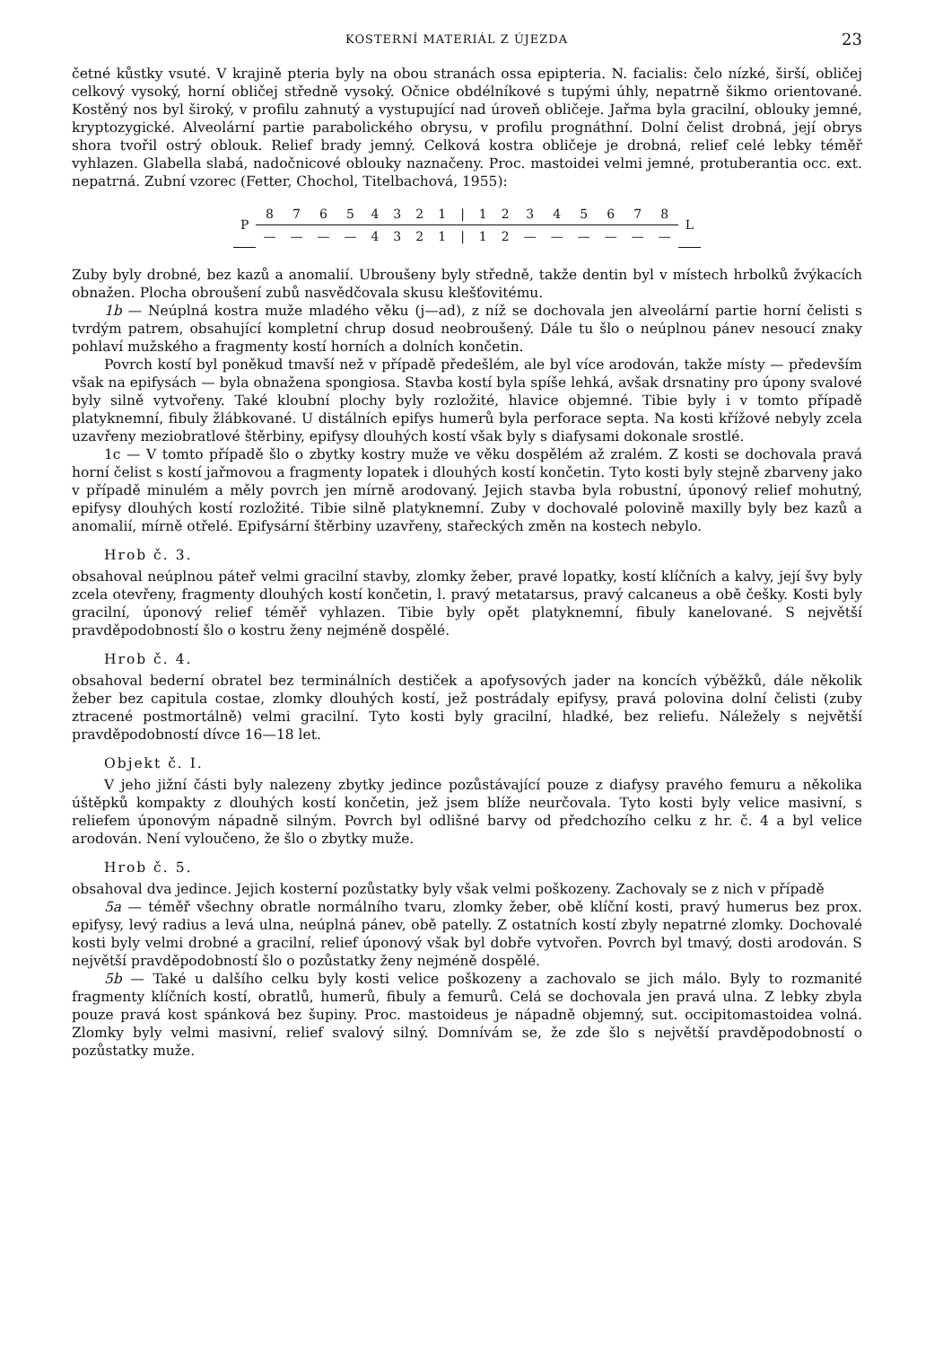KOSTERNÍ MATERIÁL Z ÚJEZDA 23
četné kůstky vsuté. V krajině pteria byly na obou stranách ossa epipteria. N. facialis: čelo nízké, širší, obličej celkový vysoký, horní obličej středně vysoký. Očnice obdélníkové s tupými úhly, nepatrně šikmo orientované. Kostěný nos byl široký, v profilu zahnutý a vystupující nad úroveň obličeje. Jařma byla gracilní, oblouky jemné, kryptozygické. Alveolární partie parabolického obrysu, v profilu prognáthní. Dolní čelist drobná, její obrys shora tvořil ostrý oblouk. Relief brady jemný. Celková kostra obličeje je drobná, relief celé lebky téměř vyhlazen. Glabella slabá, nadočnicové oblouky naznačeny. Proc. mastoidei velmi jemné, protuberantia occ. ext. nepatrná. Zubní vzorec (Fetter, Chochol, Titelbachová, 1955):
| P | 8 | 7 | 6 | 5 | 4 | 3 | 2 | 1 | / | 1 | 2 | 3 | 4 | 5 | 6 | 7 | 8 | L |
| | — | — | — | — | 4 | 3 | 2 | 1 | / | 1 | 2 | — | — | — | — | — | — | |
Zuby byly drobné, bez kazů a anomalií. Ubroušeny byly středně, takže dentin byl v místech hrbolků žvýkacích obnažen. Plocha obroušení zubů nasvědčovala skusu klešťovitému.
1b — Neúplná kostra muže mladého věku (j—ad), z níž se dochovala jen alveolární partie horní čelisti s tvrdým patrem, obsahující kompletní chrup dosud neobroušený. Dále tu šlo o neúplnou pánev nesoucí znaky pohlaví mužského a fragmenty kostí horních a dolních končetin.
Povrch kostí byl poněkud tmavší než v případě předešlém, ale byl více arodován, takže místy — především však na epifysách — byla obnažena spongiosa. Stavba kostí byla spíše lehká, avšak drsnatiny pro úpony svalové byly silně vytvořeny. Také kloubní plochy byly rozložité, hlavice objemné. Tibie byly i v tomto případě platyknemní, fibuly žlábkované. U distálních epifys humerů byla perforace septa. Na kosti křížové nebyly zcela uzavřeny meziobratlové štěrbiny, epifysy dlouhých kostí však byly s diafysami dokonale srostlé.
1c — V tomto případě šlo o zbytky kostry muže ve věku dospělém až zralém. Z kosti se dochovala pravá horní čelist s kostí jařmovou a fragmenty lopatek i dlouhých kostí končetin. Tyto kosti byly stejně zbarveny jako v případě minulém a měly povrch jen mírně arodovaný. Jejich stavba byla robustní, úponový relief mohutný, epifysy dlouhých kostí rozložité. Tibie silně platyknemní. Zuby v dochovalé polovině maxilly byly bez kazů a anomalií, mírně otřelé. Epifysární štěrbiny uzavřeny, stařeckých změn na kostech nebylo.
Hrob č. 3.
obsahoval neúplnou páteř velmi gracilní stavby, zlomky žeber, pravé lopatky, kostí klíčních a kalvy, její švy byly zcela otevřeny, fragmenty dlouhých kostí končetin, l. pravý metatarsus, pravý calcaneus a obě češky. Kosti byly gracilní, úponový relief téměř vyhlazen. Tibie byly opět platyknemní, fibuly kanelované. S největší pravděpodobností šlo o kostru ženy nejméně dospělé.
Hrob č. 4.
obsahoval bederní obratel bez terminálních destiček a apofysových jader na koncích výběžků, dále několik žeber bez capitula costae, zlomky dlouhých kostí, jež postrádaly epifysy, pravá polovina dolní čelisti (zuby ztracené postmortálně) velmi gracilní. Tyto kosti byly gracilní, hladké, bez reliefu. Náležely s největší pravděpodobností dívce 16—18 let.
Objekt č. I.
V jeho jižní části byly nalezeny zbytky jedince pozůstávající pouze z diafysy pravého femuru a několika úštěpků kompakty z dlouhých kostí končetin, jež jsem blíže neurčovala. Tyto kosti byly velice masivní, s reliefem úponovým nápadně silným. Povrch byl odlišné barvy od předchozího celku z hr. č. 4 a byl velice arodován. Není vyloučeno, že šlo o zbytky muže.
Hrob č. 5.
obsahoval dva jedince. Jejich kosterní pozůstatky byly však velmi poškozeny. Zachovaly se z nich v případě
5a — téměř všechny obratle normálního tvaru, zlomky žeber, obě klíční kosti, pravý humerus bez prox. epifysy, levý radius a levá ulna, neúplná pánev, obě patelly. Z ostatních kostí zbyly nepatrné zlomky. Dochovalé kosti byly velmi drobné a gracilní, relief úponový však byl dobře vytvořen. Povrch byl tmavý, dosti arodován. S největší pravděpodobností šlo o pozůstatky ženy nejméně dospělé.
5b — Také u dalšího celku byly kosti velice poškozeny a zachovalo se jich málo. Byly to rozmanité fragmenty klíčních kostí, obratlů, humerů, fibuly a femurů. Celá se dochovala jen pravá ulna. Z lebky zbyla pouze pravá kost spánková bez šupiny. Proc. mastoideus je nápadně objemný, sut. occipitomastoidea volná. Zlomky byly velmi masivní, relief svalový silný. Domnívám se, že zde šlo s největší pravděpodobností o pozůstatky muže.